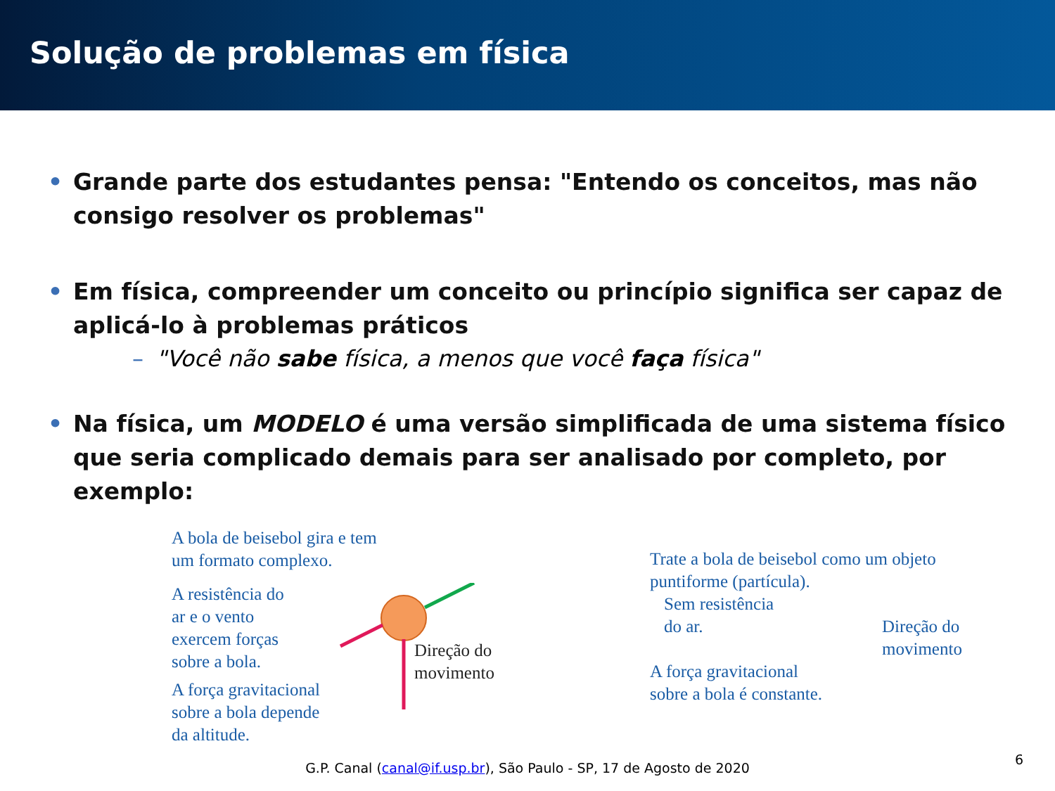Solução de problemas em física
• Grande parte dos estudantes pensa: "Entendo os conceitos, mas não consigo resolver os problemas"
• Em física, compreender um conceito ou princípio significa ser capaz de aplicá-lo à problemas práticos
– "Você não sabe física, a menos que você faça física"
• Na física, um MODELO é uma versão simplificada de uma sistema físico que seria complicado demais para ser analisado por completo, por exemplo:
A bola de beisebol gira e tem
um formato complexo.
A resistência do
ar e o vento
exercem forças
sobre a bola.
A força gravitacional
sobre a bola depende
da altitude.
Direção do
movimento
Trate a bola de beisebol como um objeto
puntiforme (partícula).
Sem resistência
do ar.
Direção do
movimento
A força gravitacional
sobre a bola é constante.
G.P. Canal (canal@if.usp.br), São Paulo - SP, 17 de Agosto de 2020
6